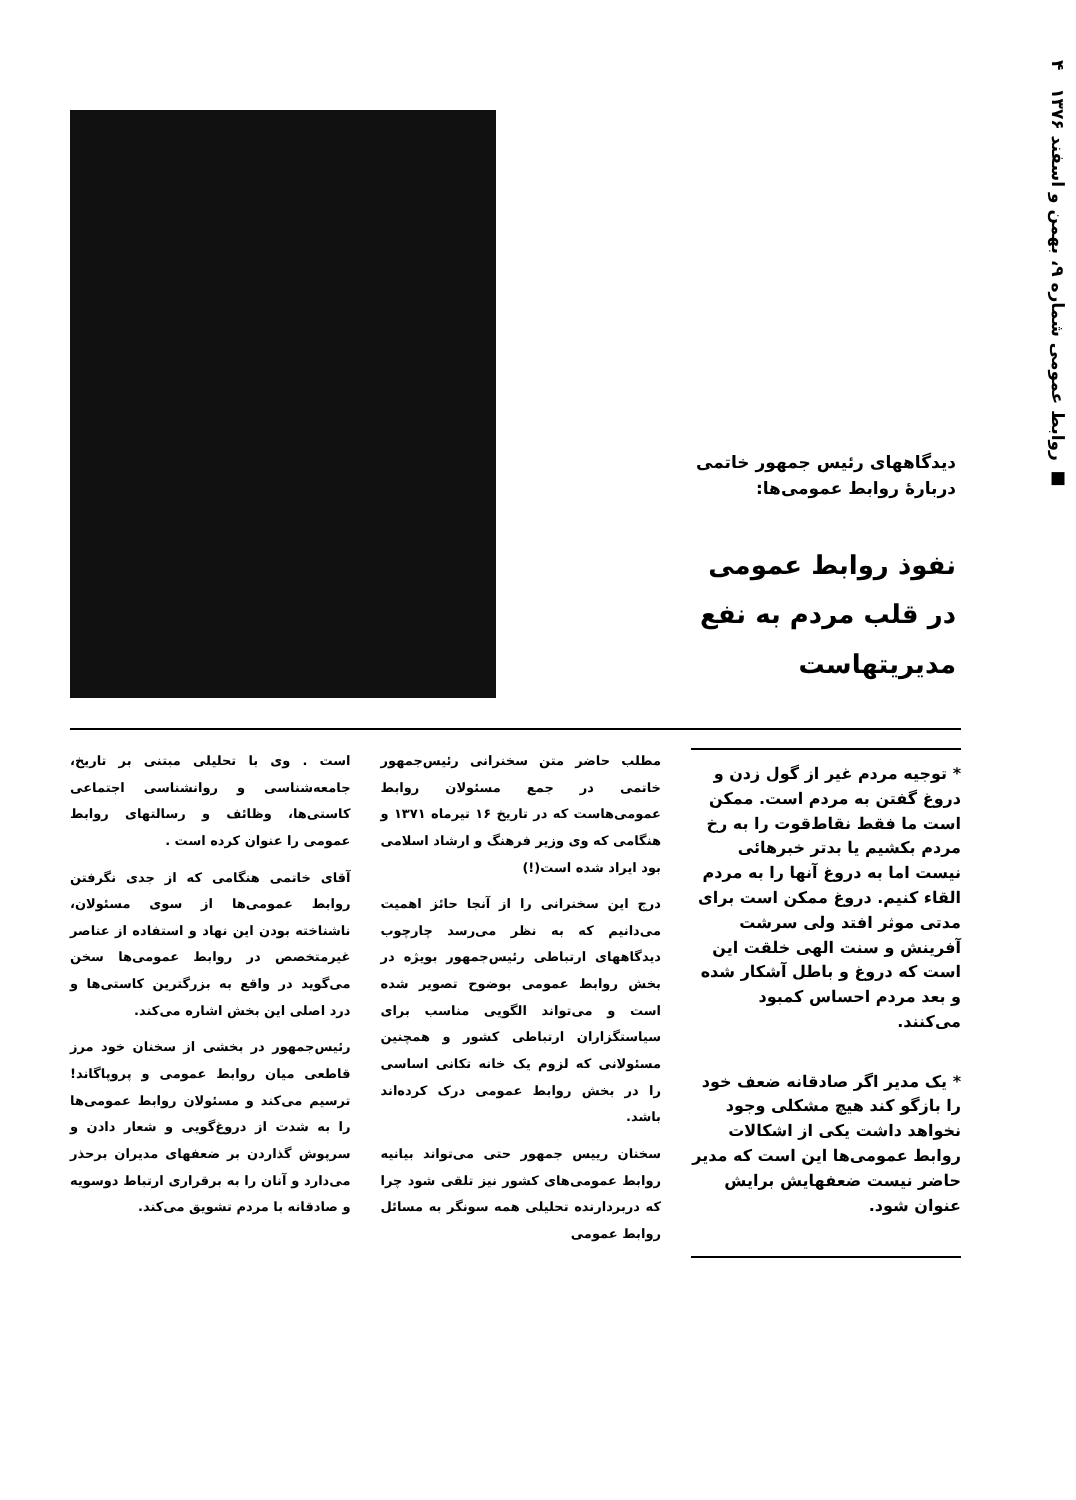■ روابط عمومی شماره ۹، بهمن و اسفند ۱۳۷۶ ۴
دیدگاههای رئیس جمهور خاتمی
دربارهٔ روابط عمومی‌ها:
نفوذ روابط عمومی
در قلب مردم به نفع
مدیریتهاست
* توجیه مردم غیر از گول زدن و دروغ گفتن به مردم است. ممکن است ما فقط نقاط‌قوت را به رخ مردم بکشیم یا بدتر خبرهائی نیست اما به دروغ آنها را به مردم القاء کنیم. دروغ ممکن است برای مدتی موثر افتد ولی سرشت آفرینش و سنت الهی خلقت این است که دروغ و باطل آشکار شده و بعد مردم احساس کمبود می‌کنند.
* یک مدیر اگر صادقانه ضعف خود را بازگو کند هیچ مشکلی وجود نخواهد داشت یکی از اشکالات روابط عمومی‌ها این است که مدیر حاضر نیست ضعفهایش برایش عنوان شود.
مطلب حاضر متن سخنرانی رئیس‌جمهور خاتمی در جمع مسئولان روابط عمومی‌هاست که در تاریخ ۱۶ تیرماه ۱۳۷۱ و هنگامی که وی وزیر فرهنگ و ارشاد اسلامی بود ایراد شده است(!)
درج این سخنرانی را از آنجا حائز اهمیت می‌دانیم که به نظر می‌رسد چارچوب دیدگاههای ارتباطی رئیس‌جمهور بویژه در بخش روابط عمومی بوضوح تصویر شده است و می‌تواند الگویی مناسب برای سیاستگزاران ارتباطی کشور و همچنین مسئولانی که لزوم یک خانه تکانی اساسی را در بخش روابط عمومی درک کرده‌اند باشد.
سخنان رییس جمهور حتی می‌تواند بیانیه روابط عمومی‌های کشور نیز تلقی شود چرا که دربردارنده تحلیلی همه سونگر به مسائل روابط عمومی
است . وی با تحلیلی مبتنی بر تاریخ، جامعه‌شناسی و روانشناسی اجتماعی کاستی‌ها، وظائف و رسالتهای روابط عمومی را عنوان کرده است .
آقای خاتمی هنگامی که از جدی نگرفتن روابط عمومی‌ها از سوی مسئولان، ناشناخته بودن این نهاد و استفاده از عناصر غیرمتخصص در روابط عمومی‌ها سخن می‌گوید در واقع به بزرگترین کاستی‌ها و درد اصلی این بخش اشاره می‌کند.
رئیس‌جمهور در بخشی از سخنان خود مرز قاطعی میان روابط عمومی و پروپاگاند! ترسیم می‌کند و مسئولان روابط عمومی‌ها را به شدت از دروغ‌گویی و شعار دادن و سرپوش گذاردن بر ضعفهای مدیران برحذر می‌دارد و آنان را به برقراری ارتباط دوسویه و صادقانه با مردم تشویق می‌کند.